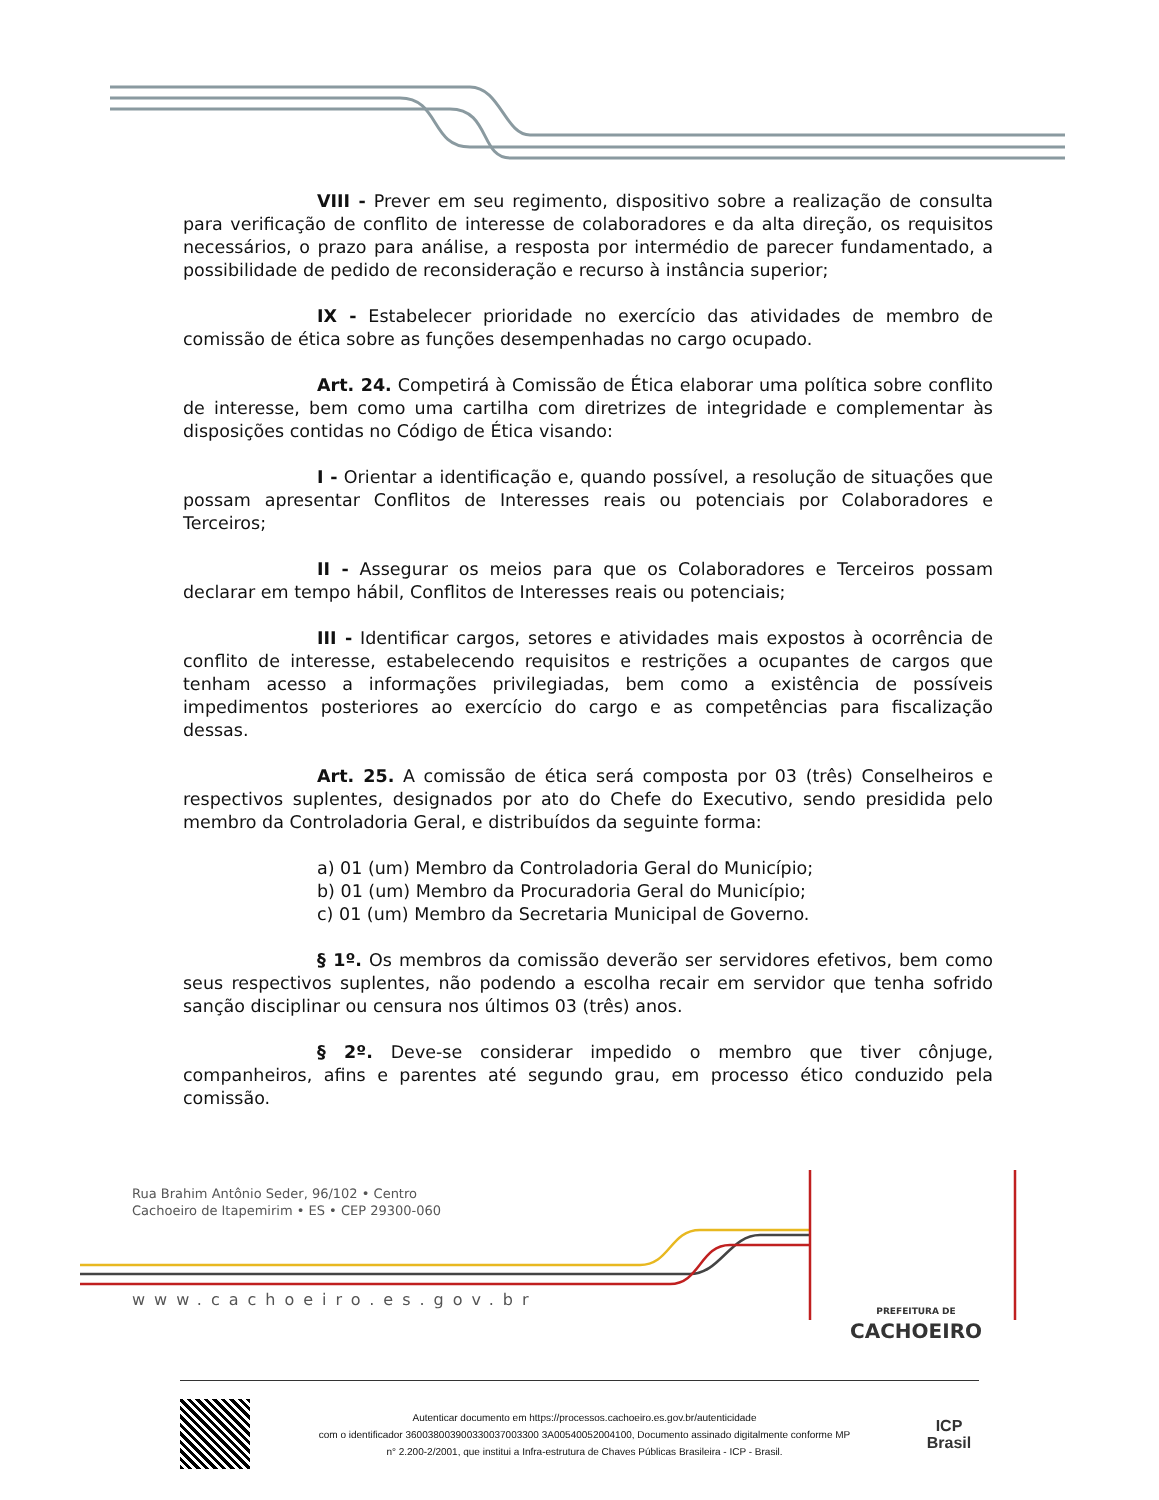VIII - Prever em seu regimento, dispositivo sobre a realização de consulta para verificação de conflito de interesse de colaboradores e da alta direção, os requisitos necessários, o prazo para análise, a resposta por intermédio de parecer fundamentado, a possibilidade de pedido de reconsideração e recurso à instância superior;
IX - Estabelecer prioridade no exercício das atividades de membro de comissão de ética sobre as funções desempenhadas no cargo ocupado.
Art. 24. Competirá à Comissão de Ética elaborar uma política sobre conflito de interesse, bem como uma cartilha com diretrizes de integridade e complementar às disposições contidas no Código de Ética visando:
I - Orientar a identificação e, quando possível, a resolução de situações que possam apresentar Conflitos de Interesses reais ou potenciais por Colaboradores e Terceiros;
II - Assegurar os meios para que os Colaboradores e Terceiros possam declarar em tempo hábil, Conflitos de Interesses reais ou potenciais;
III - Identificar cargos, setores e atividades mais expostos à ocorrência de conflito de interesse, estabelecendo requisitos e restrições a ocupantes de cargos que tenham acesso a informações privilegiadas, bem como a existência de possíveis impedimentos posteriores ao exercício do cargo e as competências para fiscalização dessas.
Art. 25. A comissão de ética será composta por 03 (três) Conselheiros e respectivos suplentes, designados por ato do Chefe do Executivo, sendo presidida pelo membro da Controladoria Geral, e distribuídos da seguinte forma:
a) 01 (um) Membro da Controladoria Geral do Município;
b) 01 (um) Membro da Procuradoria Geral do Município;
c) 01 (um) Membro da Secretaria Municipal de Governo.
§ 1º. Os membros da comissão deverão ser servidores efetivos, bem como seus respectivos suplentes, não podendo a escolha recair em servidor que tenha sofrido sanção disciplinar ou censura nos últimos 03 (três) anos.
§ 2º. Deve-se considerar impedido o membro que tiver cônjuge, companheiros, afins e parentes até segundo grau, em processo ético conduzido pela comissão.
Rua Brahim Antônio Seder, 96/102 • Centro
Cachoeiro de Itapemirim • ES • CEP 29300-060
www.cachoeiro.es.gov.br
PREFEITURA DE
CACHOEIRO
Autenticar documento em https://processos.cachoeiro.es.gov.br/autenticidade
com o identificador 360038003900330037003300 3A00540052004100, Documento assinado digitalmente conforme MP
n° 2.200-2/2001, que institui a Infra-estrutura de Chaves Públicas Brasileira - ICP - Brasil.
ICP
Brasil